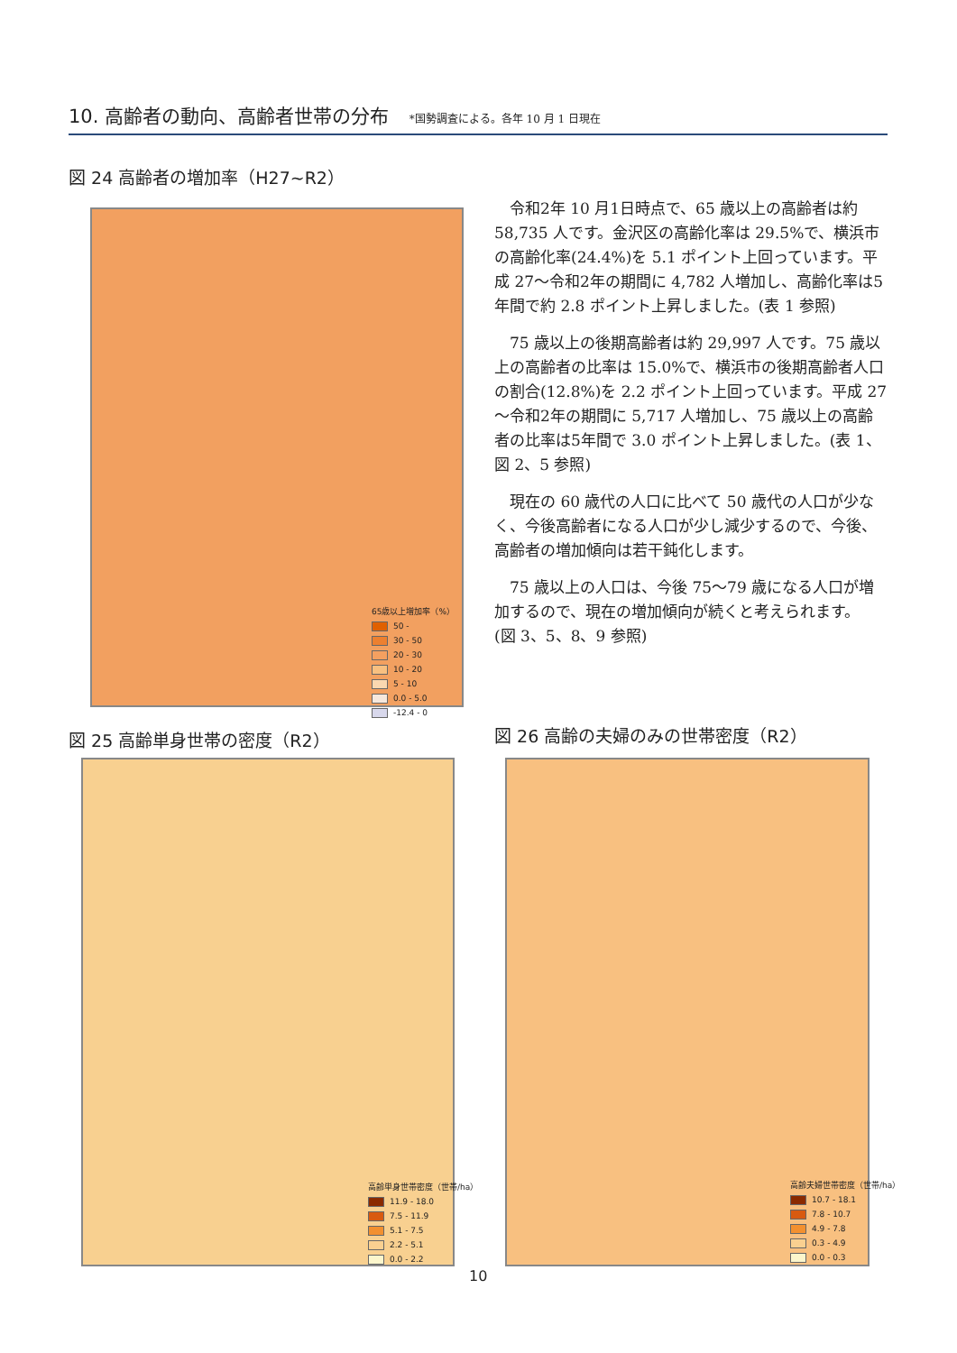10. 高齢者の動向、高齢者世帯の分布 *国勢調査による。各年 10 月 1 日現在
図 24 高齢者の増加率（H27~R2）
65歳以上増加率（%）
50 -
30 - 50
20 - 30
10 - 20
5 - 10
0.0 - 5.0
-12.4 - 0
令和2年 10 月1日時点で、65 歳以上の高齢者は約 58,735 人です。金沢区の高齢化率は 29.5%で、横浜市の高齢化率(24.4%)を 5.1 ポイント上回っています。平成 27～令和2年の期間に 4,782 人増加し、高齢化率は5年間で約 2.8 ポイント上昇しました。(表 1 参照)
75 歳以上の後期高齢者は約 29,997 人です。75 歳以上の高齢者の比率は 15.0%で、横浜市の後期高齢者人口の割合(12.8%)を 2.2 ポイント上回っています。平成 27～令和2年の期間に 5,717 人増加し、75 歳以上の高齢者の比率は5年間で 3.0 ポイント上昇しました。(表 1、図 2、5 参照)
現在の 60 歳代の人口に比べて 50 歳代の人口が少なく、今後高齢者になる人口が少し減少するので、今後、高齢者の増加傾向は若干鈍化します。
75 歳以上の人口は、今後 75～79 歳になる人口が増加するので、現在の増加傾向が続くと考えられます。
(図 3、5、8、9 参照)
図 25 高齢単身世帯の密度（R2）
図 26 高齢の夫婦のみの世帯密度（R2）
高齢単身世帯密度（世帯/ha）
11.9 - 18.0
7.5 - 11.9
5.1 - 7.5
2.2 - 5.1
0.0 - 2.2
高齢夫婦世帯密度（世帯/ha）
10.7 - 18.1
7.8 - 10.7
4.9 - 7.8
0.3 - 4.9
0.0 - 0.3
10